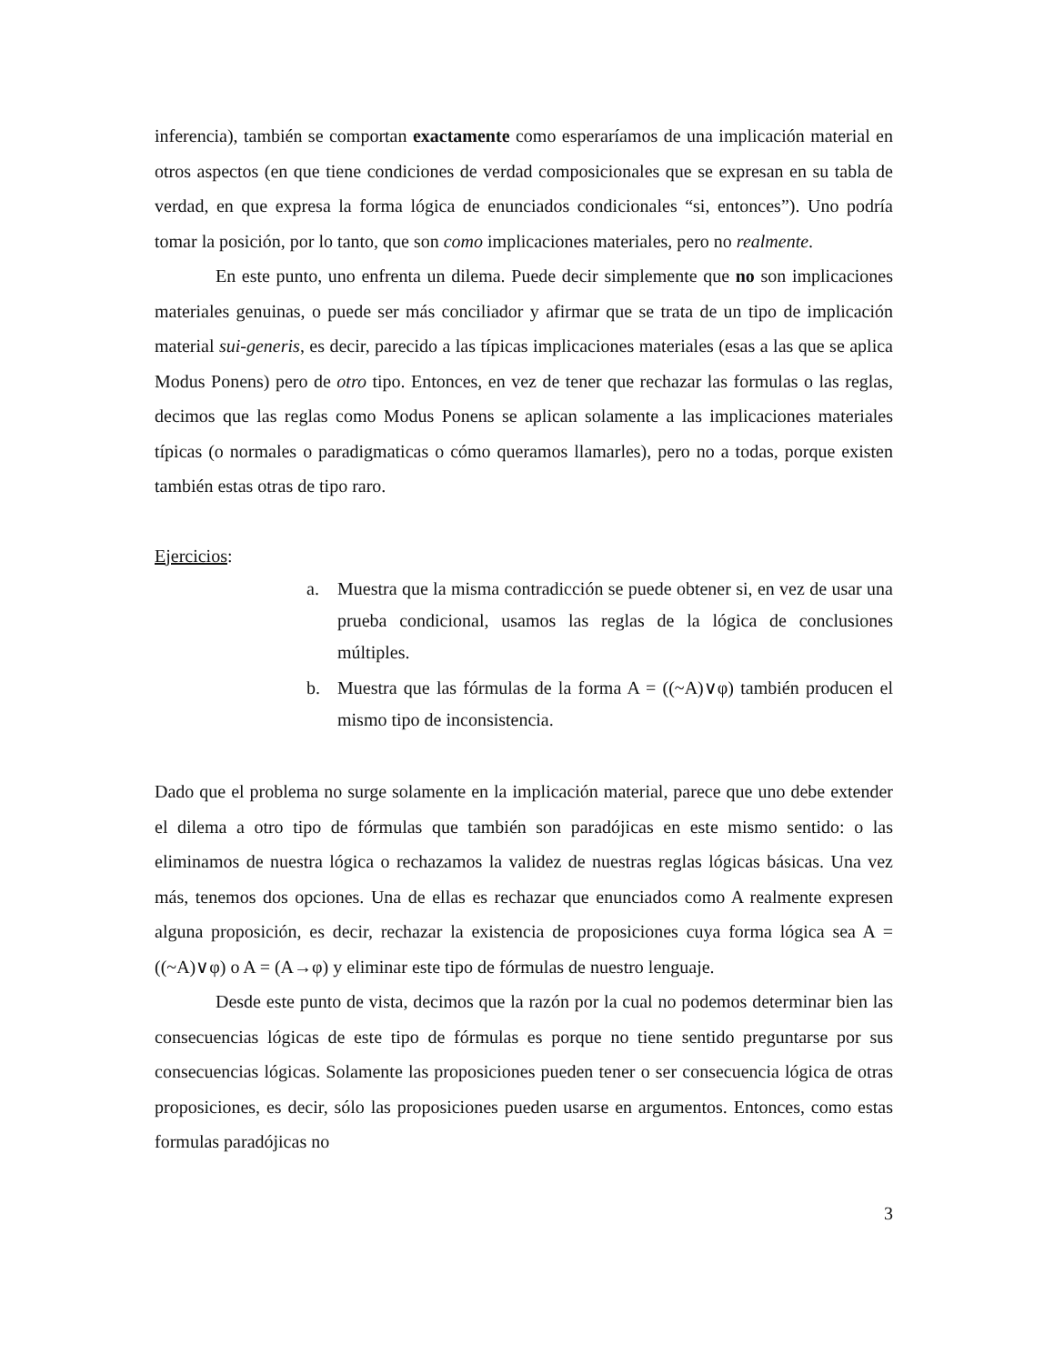inferencia), también se comportan exactamente como esperaríamos de una implicación material en otros aspectos (en que tiene condiciones de verdad composicionales que se expresan en su tabla de verdad, en que expresa la forma lógica de enunciados condicionales “si, entonces”). Uno podría tomar la posición, por lo tanto, que son como implicaciones materiales, pero no realmente.
En este punto, uno enfrenta un dilema. Puede decir simplemente que no son implicaciones materiales genuinas, o puede ser más conciliador y afirmar que se trata de un tipo de implicación material sui-generis, es decir, parecido a las típicas implicaciones materiales (esas a las que se aplica Modus Ponens) pero de otro tipo. Entonces, en vez de tener que rechazar las formulas o las reglas, decimos que las reglas como Modus Ponens se aplican solamente a las implicaciones materiales típicas (o normales o paradigmaticas o cómo queramos llamarles), pero no a todas, porque existen también estas otras de tipo raro.
Ejercicios:
a. Muestra que la misma contradicción se puede obtener si, en vez de usar una prueba condicional, usamos las reglas de la lógica de conclusiones múltiples.
b. Muestra que las fórmulas de la forma A = ((~A)∨φ) también producen el mismo tipo de inconsistencia.
Dado que el problema no surge solamente en la implicación material, parece que uno debe extender el dilema a otro tipo de fórmulas que también son paradójicas en este mismo sentido: o las eliminamos de nuestra lógica o rechazamos la validez de nuestras reglas lógicas básicas. Una vez más, tenemos dos opciones. Una de ellas es rechazar que enunciados como A realmente expresen alguna proposición, es decir, rechazar la existencia de proposiciones cuya forma lógica sea A = ((~A)∨φ) o A = (A→φ) y eliminar este tipo de fórmulas de nuestro lenguaje.
Desde este punto de vista, decimos que la razón por la cual no podemos determinar bien las consecuencias lógicas de este tipo de fórmulas es porque no tiene sentido preguntarse por sus consecuencias lógicas. Solamente las proposiciones pueden tener o ser consecuencia lógica de otras proposiciones, es decir, sólo las proposiciones pueden usarse en argumentos. Entonces, como estas formulas paradójicas no
3